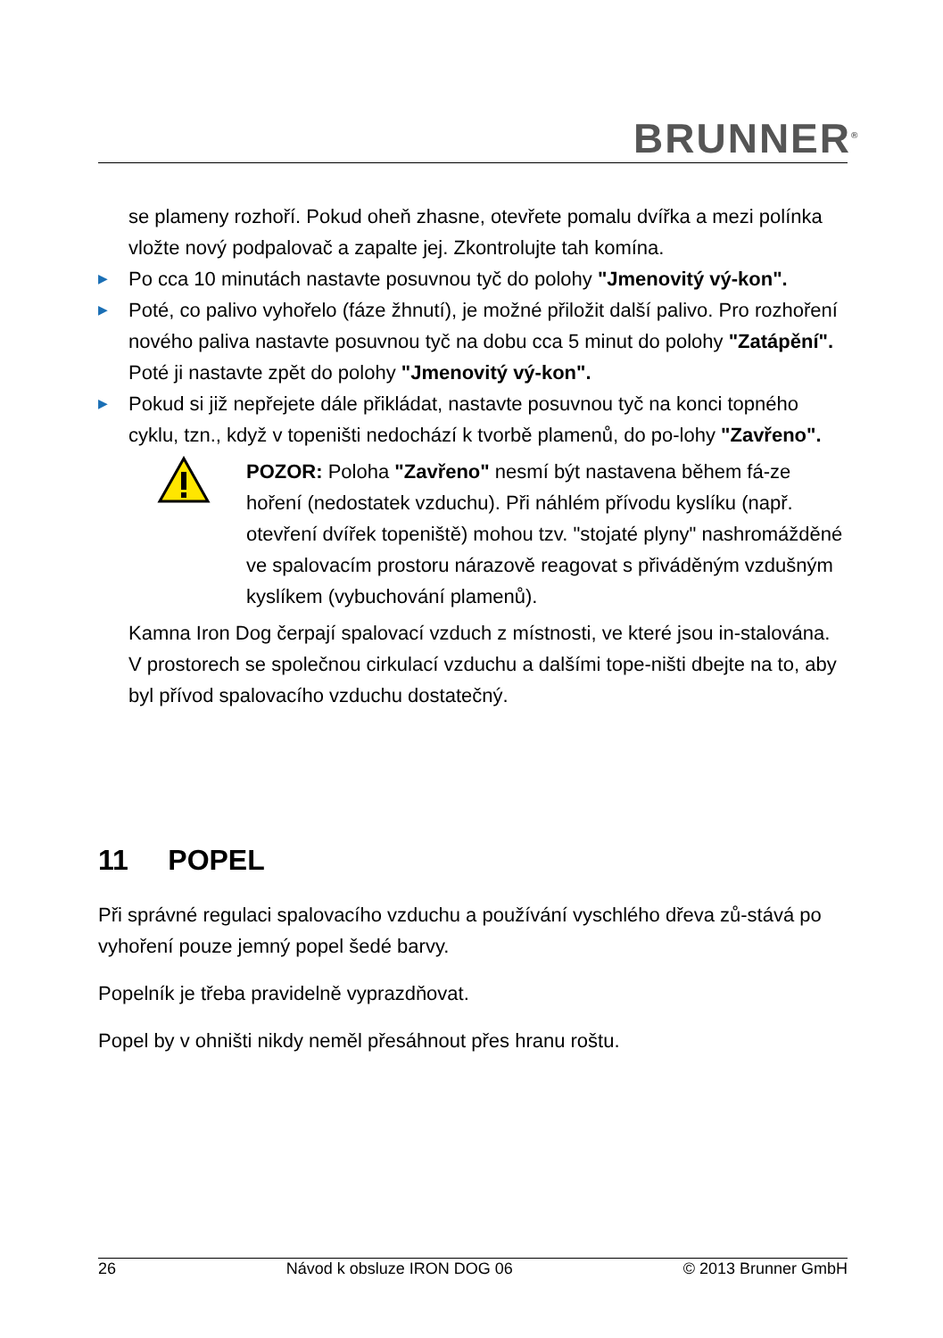BRUNNER<sup>®</sup>
se plameny rozhoří. Pokud oheň zhasne, otevřete pomalu dvířka a mezi polínka vložte nový podpalovač a zapalte jej. Zkontrolujte tah komína.
▶ Po cca 10 minutách nastavte posuvnou tyč do polohy "Jmenovitý vý-kon".
▶ Poté, co palivo vyhořelo (fáze žhnutí), je možné přiložit další palivo. Pro rozhoření nového paliva nastavte posuvnou tyč na dobu cca 5 minut do polohy "Zatápění". Poté ji nastavte zpět do polohy "Jmenovitý vý-kon".
▶ Pokud si již nepřejete dále přikládat, nastavte posuvnou tyč na konci topného cyklu, tzn., když v topeništi nedochází k tvorbě plamenů, do po-lohy "Zavřeno".
POZOR: Poloha "Zavřeno" nesmí být nastavena během fá-ze hoření (nedostatek vzduchu). Při náhlém přívodu kyslíku (např. otevření dvířek topeniště) mohou tzv. "stojaté plyny" nashromážděné ve spalovacím prostoru nárazově reagovat s přiváděným vzdušným kyslíkem (vybuchování plamenů).
Kamna Iron Dog čerpají spalovací vzduch z místnosti, ve které jsou in-stalována. V prostorech se společnou cirkulací vzduchu a dalšími tope-ništi dbejte na to, aby byl přívod spalovacího vzduchu dostatečný.
11 POPEL
Při správné regulaci spalovacího vzduchu a používání vyschlého dřeva zů-stává po vyhoření pouze jemný popel šedé barvy.
Popelník je třeba pravidelně vyprazdňovat.
Popel by v ohništi nikdy neměl přesáhnout přes hranu roštu.
26 Návod k obsluze IRON DOG 06 © 2013 Brunner GmbH